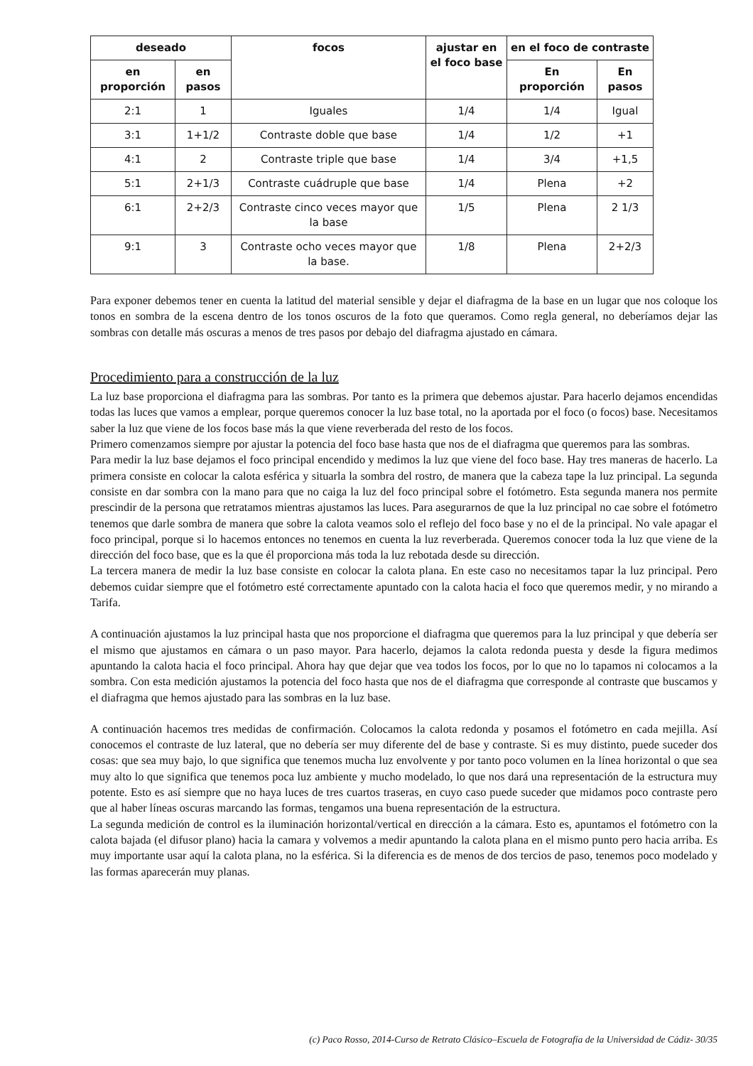| deseado | | focos | ajustar en el foco base | en el foco de contraste | |
| --- | --- | --- | --- | --- | --- |
| en proporción | en pasos | | | En proporción | En pasos |
| 2:1 | 1 | Iguales | 1/4 | 1/4 | Igual |
| 3:1 | 1+1/2 | Contraste doble que base | 1/4 | 1/2 | +1 |
| 4:1 | 2 | Contraste triple que base | 1/4 | 3/4 | +1,5 |
| 5:1 | 2+1/3 | Contraste cuádruple que base | 1/4 | Plena | +2 |
| 6:1 | 2+2/3 | Contraste cinco veces mayor que la base | 1/5 | Plena | 2 1/3 |
| 9:1 | 3 | Contraste ocho veces mayor que la base. | 1/8 | Plena | 2+2/3 |
Para exponer debemos tener en cuenta la latitud del material sensible y dejar el diafragma de la base en un lugar que nos coloque los tonos en sombra de la escena dentro de los tonos oscuros de la foto que queramos. Como regla general, no deberíamos dejar las sombras con detalle más oscuras a menos de tres pasos por debajo del diafragma ajustado en cámara.
Procedimiento para a construcción de la luz
La luz base proporciona el diafragma para las sombras. Por tanto es la primera que debemos ajustar. Para hacerlo dejamos encendidas todas las luces que vamos a emplear, porque queremos conocer la luz base total, no la aportada por el foco (o focos) base. Necesitamos saber la luz que viene de los focos base más la que viene reverberada del resto de los focos.
Primero comenzamos siempre por ajustar la potencia del foco base hasta que nos de el diafragma que queremos para las sombras.
Para medir la luz base dejamos el foco principal encendido y medimos la luz que viene del foco base. Hay tres maneras de hacerlo. La primera consiste en colocar la calota esférica y situarla la sombra del rostro, de manera que la cabeza tape la luz principal. La segunda consiste en dar sombra con la mano para que no caiga la luz del foco principal sobre el fotómetro. Esta segunda manera nos permite prescindir de la persona que retratamos mientras ajustamos las luces. Para asegurarnos de que la luz principal no cae sobre el fotómetro tenemos que darle sombra de manera que sobre la calota veamos solo el reflejo del foco base y no el de la principal. No vale apagar el foco principal, porque si lo hacemos entonces no tenemos en cuenta la luz reverberada. Queremos conocer toda la luz que viene de la dirección del foco base, que es la que él proporciona más toda la luz rebotada desde su dirección.
La tercera manera de medir la luz base consiste en colocar la calota plana. En este caso no necesitamos tapar la luz principal. Pero debemos cuidar siempre que el fotómetro esté correctamente apuntado con la calota hacia el foco que queremos medir, y no mirando a Tarifa.
A continuación ajustamos la luz principal hasta que nos proporcione el diafragma que queremos para la luz principal y que debería ser el mismo que ajustamos en cámara o un paso mayor. Para hacerlo, dejamos la calota redonda puesta y desde la figura medimos apuntando la calota hacia el foco principal. Ahora hay que dejar que vea todos los focos, por lo que no lo tapamos ni colocamos a la sombra. Con esta medición ajustamos la potencia del foco hasta que nos de el diafragma que corresponde al contraste que buscamos y el diafragma que hemos ajustado para las sombras en la luz base.
A continuación hacemos tres medidas de confirmación. Colocamos la calota redonda y posamos el fotómetro en cada mejilla. Así conocemos el contraste de luz lateral, que no debería ser muy diferente del de base y contraste. Si es muy distinto, puede suceder dos cosas: que sea muy bajo, lo que significa que tenemos mucha luz envolvente y por tanto poco volumen en la línea horizontal o que sea muy alto lo que significa que tenemos poca luz ambiente y mucho modelado, lo que nos dará una representación de la estructura muy potente. Esto es así siempre que no haya luces de tres cuartos traseras, en cuyo caso puede suceder que midamos poco contraste pero que al haber líneas oscuras marcando las formas, tengamos una buena representación de la estructura.
La segunda medición de control es la iluminación horizontal/vertical en dirección a la cámara. Esto es, apuntamos el fotómetro con la calota bajada (el difusor plano) hacia la camara y volvemos a medir apuntando la calota plana en el mismo punto pero hacia arriba. Es muy importante usar aquí la calota plana, no la esférica. Si la diferencia es de menos de dos tercios de paso, tenemos poco modelado y las formas aparecerán muy planas.
(c) Paco Rosso, 2014-Curso de Retrato Clásico–Escuela de Fotografía de la Universidad de Cádiz- 30/35